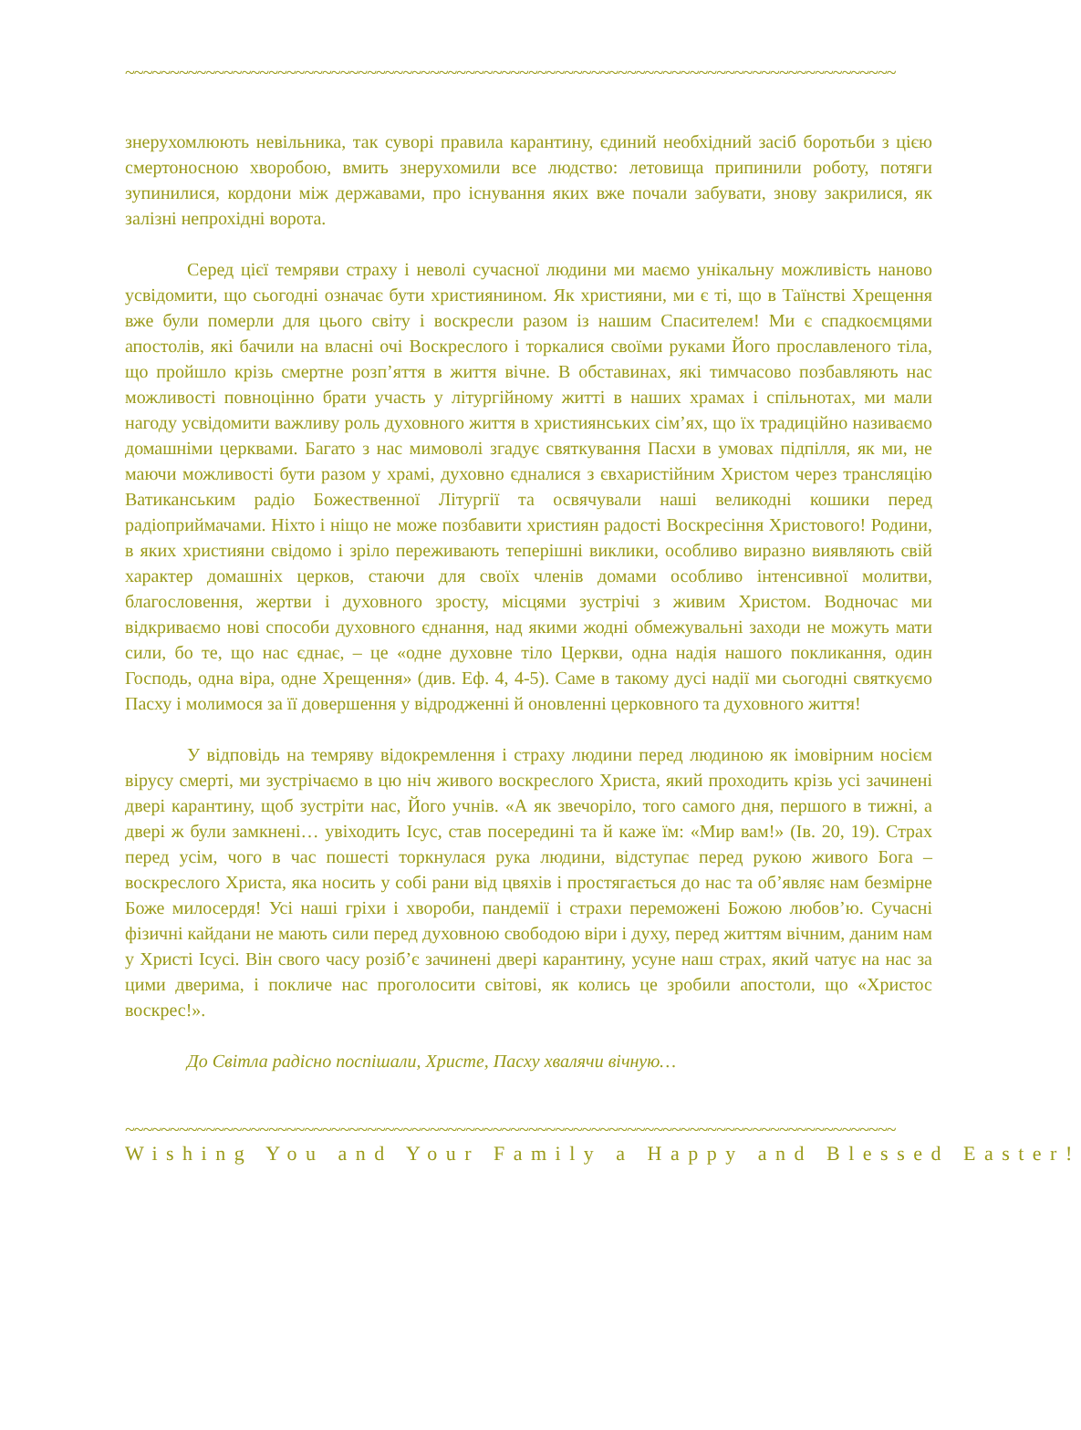~~~~~~~~~~~~~~~~~~~~~~~~~~~~~~~~~~~~~~~~~~~~~~~~~~~~~~~~~~~~~~~~~~~~~~~~~~~~~~~~~~~~~~
знерухомлюють невільника, так суворі правила карантину, єдиний необхідний засіб боротьби з цією смертоносною хворобою, вмить знерухомили все людство: летовища припинили роботу, потяги зупинилися, кордони між державами, про існування яких вже почали забувати, знову закрилися, як залізні непрохідні ворота.
Серед цієї темряви страху і неволі сучасної людини ми маємо унікальну можливість наново усвідомити, що сьогодні означає бути християнином. Як християни, ми є ті, що в Таїнстві Хрещення вже були померли для цього світу і воскресли разом із нашим Спасителем! Ми є спадкоємцями апостолів, які бачили на власні очі Воскреслого і торкалися своїми руками Його прославленого тіла, що пройшло крізь смертне розп’яття в життя вічне. В обставинах, які тимчасово позбавляють нас можливості повноцінно брати участь у літургійному житті в наших храмах і спільнотах, ми мали нагоду усвідомити важливу роль духовного життя в християнських сім’ях, що їх традиційно називаємо домашніми церквами. Багато з нас мимоволі згадує святкування Пасхи в умовах підпілля, як ми, не маючи можливості бути разом у храмі, духовно єдналися з євхаристійним Христом через трансляцію Ватиканським радіо Божественної Літургії та освячували наші великодні кошики перед радіоприймачами. Ніхто і ніщо не може позбавити християн радості Воскресіння Христового! Родини, в яких християни свідомо і зріло переживають теперішні виклики, особливо виразно виявляють свій характер домашніх церков, стаючи для своїх членів домами особливо інтенсивної молитви, благословення, жертви і духовного зросту, місцями зустрічі з живим Христом. Водночас ми відкриваємо нові способи духовного єднання, над якими жодні обмежувальні заходи не можуть мати сили, бо те, що нас єднає, – це «одне духовне тіло Церкви, одна надія нашого покликання, один Господь, одна віра, одне Хрещення» (див. Еф. 4, 4-5). Саме в такому дусі надії ми сьогодні святкуємо Пасху і молимося за її довершення у відродженні й оновленні церковного та духовного життя!
У відповідь на темряву відокремлення і страху людини перед людиною як імовірним носієм вірусу смерті, ми зустрічаємо в цю ніч живого воскреслого Христа, який проходить крізь усі зачинені двері карантину, щоб зустріти нас, Його учнів. «А як звечоріло, того самого дня, першого в тижні, а двері ж були замкнені… увіходить Ісус, став посередині та й каже їм: «Мир вам!» (Ів. 20, 19). Страх перед усім, чого в час пошесті торкнулася рука людини, відступає перед рукою живого Бога – воскреслого Христа, яка носить у собі рани від цвяхів і простягається до нас та об’являє нам безмірне Боже милосердя! Усі наші гріхи і хвороби, пандемії і страхи переможені Божою любов’ю. Сучасні фізичні кайдани не мають сили перед духовною свободою віри і духу, перед життям вічним, даним нам у Христі Ісусі. Він свого часу розіб’є зачинені двері карантину, усуне наш страх, який чатує на нас за цими дверима, і покличе нас проголосити світові, як колись це зробили апостоли, що «Христос воскрес!».
До Світла радісно поспішали, Христе, Пасху хвалячи вічную…
~~~~~~~~~~~~~~~~~~~~~~~~~~~~~~~~~~~~~~~~~~~~~~~~~~~~~~~~~~~~~~~~~~~~~~~~~~~~~~~~~~~~~~
Wishing You and Your Family a Happy and Blessed Easter!